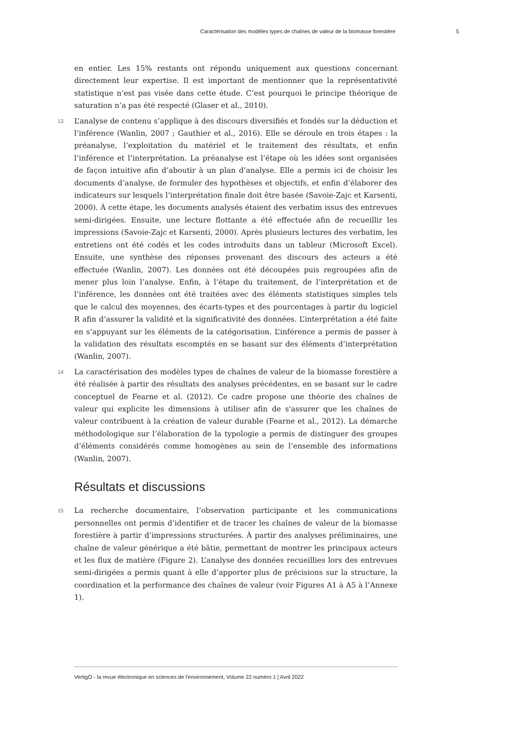Caractérisation des modèles types de chaînes de valeur de la biomasse forestière 5
en entier. Les 15% restants ont répondu uniquement aux questions concernant directement leur expertise. Il est important de mentionner que la représentativité statistique n’est pas visée dans cette étude. C’est pourquoi le principe théorique de saturation n’a pas été respecté (Glaser et al., 2010).
13 L’analyse de contenu s’applique à des discours diversifiés et fondés sur la déduction et l’inférence (Wanlin, 2007 ; Gauthier et al., 2016). Elle se déroule en trois étapes : la préanalyse, l’exploitation du matériel et le traitement des résultats, et enfin l’inférence et l’interprétation. La préanalyse est l’étape où les idées sont organisées de façon intuitive afin d’aboutir à un plan d’analyse. Elle a permis ici de choisir les documents d’analyse, de formuler des hypothèses et objectifs, et enfin d’élaborer des indicateurs sur lesquels l’interprétation finale doit être basée (Savoie-Zajc et Karsenti, 2000). À cette étape, les documents analysés étaient des verbatim issus des entrevues semi-dirigées. Ensuite, une lecture flottante a été effectuée afin de recueillir les impressions (Savoie-Zajc et Karsenti, 2000). Après plusieurs lectures des verbatim, les entretiens ont été codés et les codes introduits dans un tableur (Microsoft Excel). Ensuite, une synthèse des réponses provenant des discours des acteurs a été effectuée (Wanlin, 2007). Les données ont été découpées puis regroupées afin de mener plus loin l’analyse. Enfin, à l’étape du traitement, de l’interprétation et de l’inférence, les données ont été traitées avec des éléments statistiques simples tels que le calcul des moyennes, des écarts-types et des pourcentages à partir du logiciel R afin d’assurer la validité et la significativité des données. L’interprétation a été faite en s’appuyant sur les éléments de la catégorisation. L’inférence a permis de passer à la validation des résultats escomptés en se basant sur des éléments d’interprétation (Wanlin, 2007).
14 La caractérisation des modèles types de chaînes de valeur de la biomasse forestière a été réalisée à partir des résultats des analyses précédentes, en se basant sur le cadre conceptuel de Fearne et al. (2012). Ce cadre propose une théorie des chaînes de valeur qui explicite les dimensions à utiliser afin de s'assurer que les chaînes de valeur contribuent à la création de valeur durable (Fearne et al., 2012). La démarche méthodologique sur l’élaboration de la typologie a permis de distinguer des groupes d’éléments considérés comme homogènes au sein de l’ensemble des informations (Wanlin, 2007).
Résultats et discussions
15 La recherche documentaire, l’observation participante et les communications personnelles ont permis d’identifier et de tracer les chaînes de valeur de la biomasse forestière à partir d’impressions structurées. À partir des analyses préliminaires, une chaîne de valeur générique a été bâtie, permettant de montrer les principaux acteurs et les flux de matière (Figure 2). L’analyse des données recueillies lors des entrevues semi-dirigées a permis quant à elle d’apporter plus de précisions sur la structure, la coordination et la performance des chaînes de valeur (voir Figures A1 à A5 à l’Annexe 1).
VertigO - la revue électronique en sciences de l'environnement, Volume 22 numéro 1 | Avril 2022